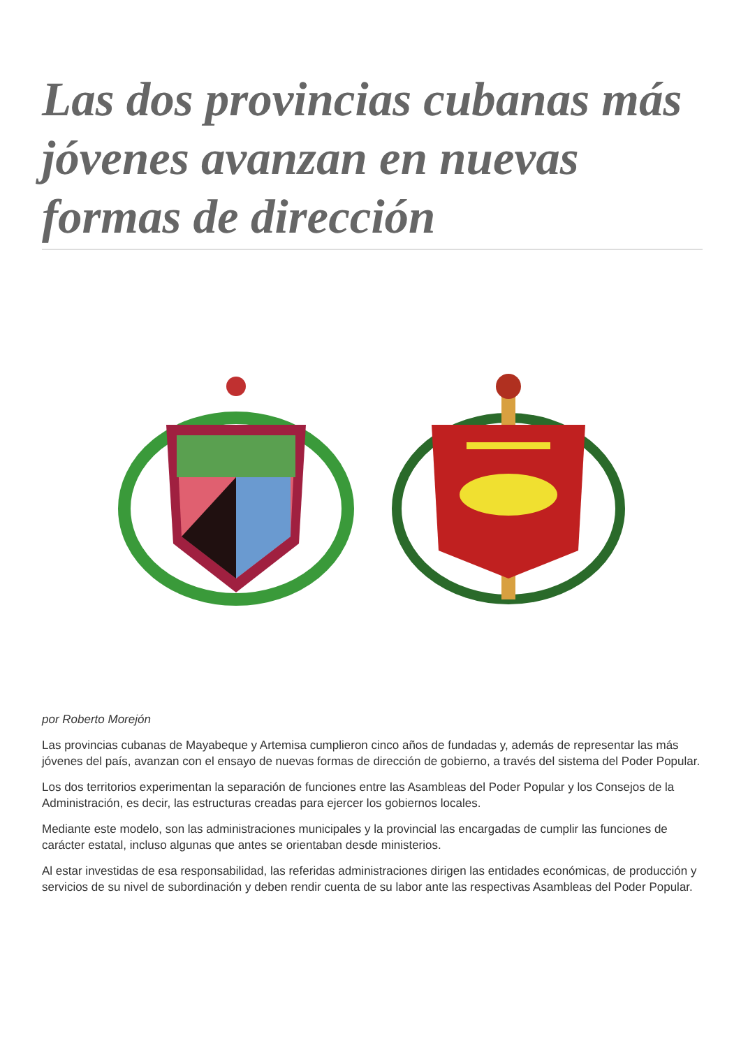Las dos provincias cubanas más jóvenes avanzan en nuevas formas de dirección
por Roberto Morejón
Las provincias cubanas de Mayabeque y Artemisa cumplieron cinco años de fundadas y, además de representar las más jóvenes del país, avanzan con el ensayo de nuevas formas de dirección de gobierno, a través del sistema del Poder Popular.
Los dos territorios experimentan la separación de funciones entre las Asambleas del Poder Popular y los Consejos de la Administración, es decir, las estructuras creadas para ejercer los gobiernos locales.
Mediante este modelo, son las administraciones municipales y la provincial las encargadas de cumplir las funciones de carácter estatal, incluso algunas que antes se orientaban desde ministerios.
Al estar investidas de esa responsabilidad, las referidas administraciones dirigen las entidades económicas, de producción y servicios de su nivel de subordinación y deben rendir cuenta de su labor ante las respectivas Asambleas del Poder Popular.